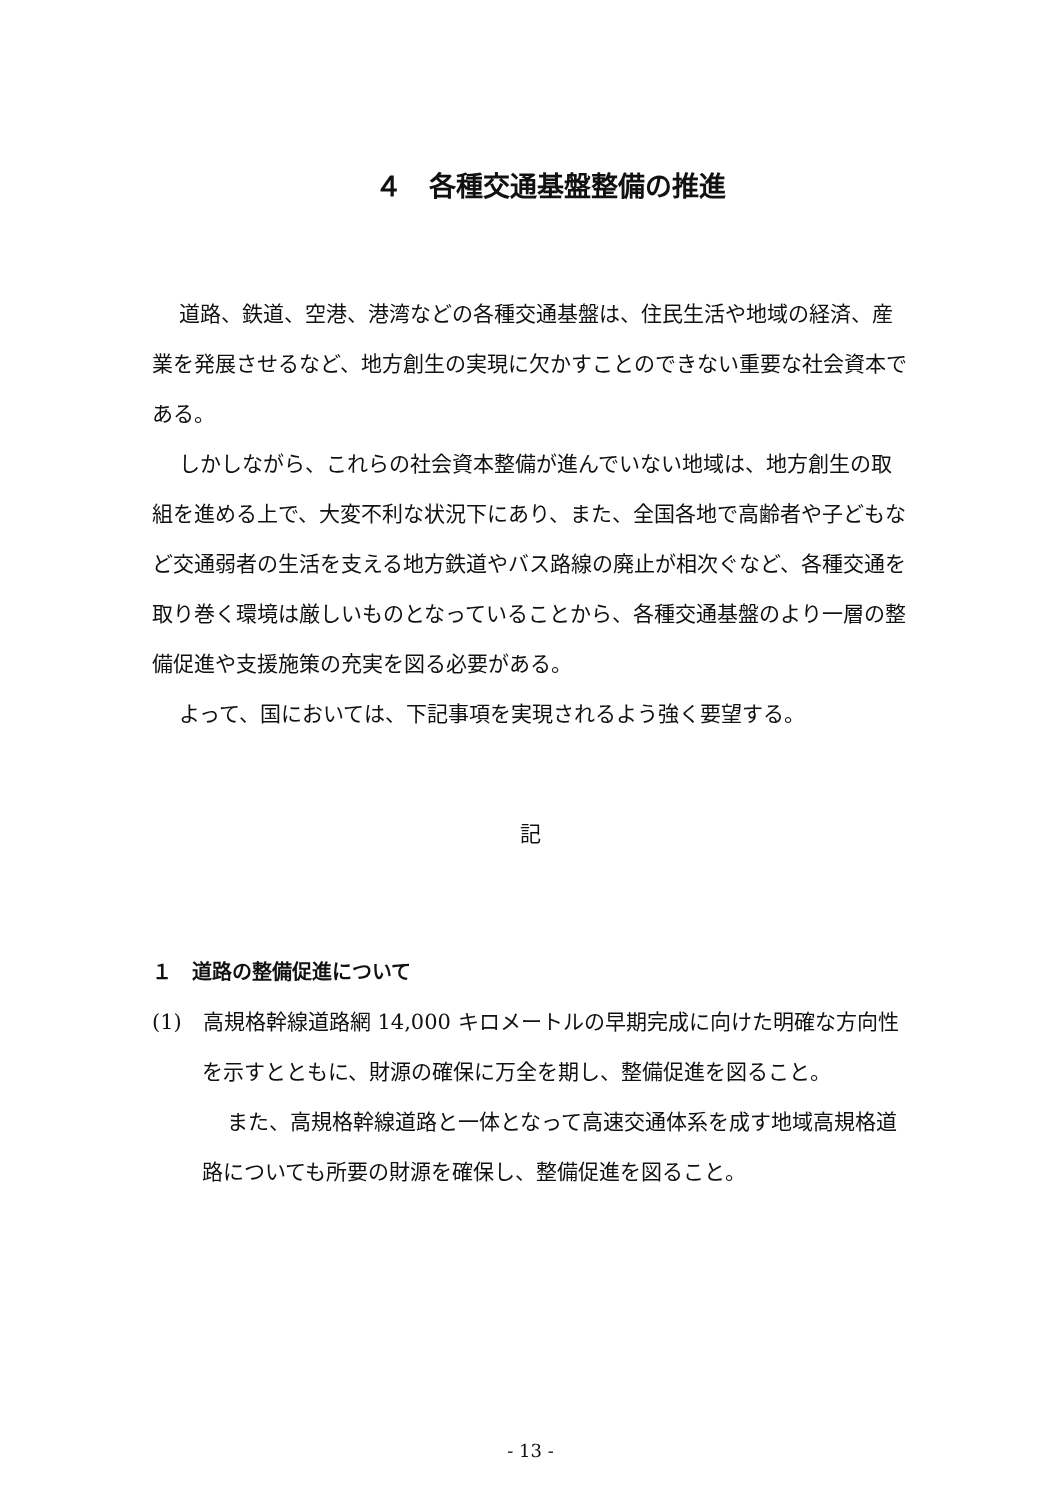４　各種交通基盤整備の推進
道路、鉄道、空港、港湾などの各種交通基盤は、住民生活や地域の経済、産業を発展させるなど、地方創生の実現に欠かすことのできない重要な社会資本である。
しかしながら、これらの社会資本整備が進んでいない地域は、地方創生の取組を進める上で、大変不利な状況下にあり、また、全国各地で高齢者や子どもなど交通弱者の生活を支える地方鉄道やバス路線の廃止が相次ぐなど、各種交通を取り巻く環境は厳しいものとなっていることから、各種交通基盤のより一層の整備促進や支援施策の充実を図る必要がある。
よって、国においては、下記事項を実現されるよう強く要望する。
記
１　道路の整備促進について
(1)　高規格幹線道路網 14,000 キロメートルの早期完成に向けた明確な方向性を示すとともに、財源の確保に万全を期し、整備促進を図ること。
また、高規格幹線道路と一体となって高速交通体系を成す地域高規格道路についても所要の財源を確保し、整備促進を図ること。
- 13 -